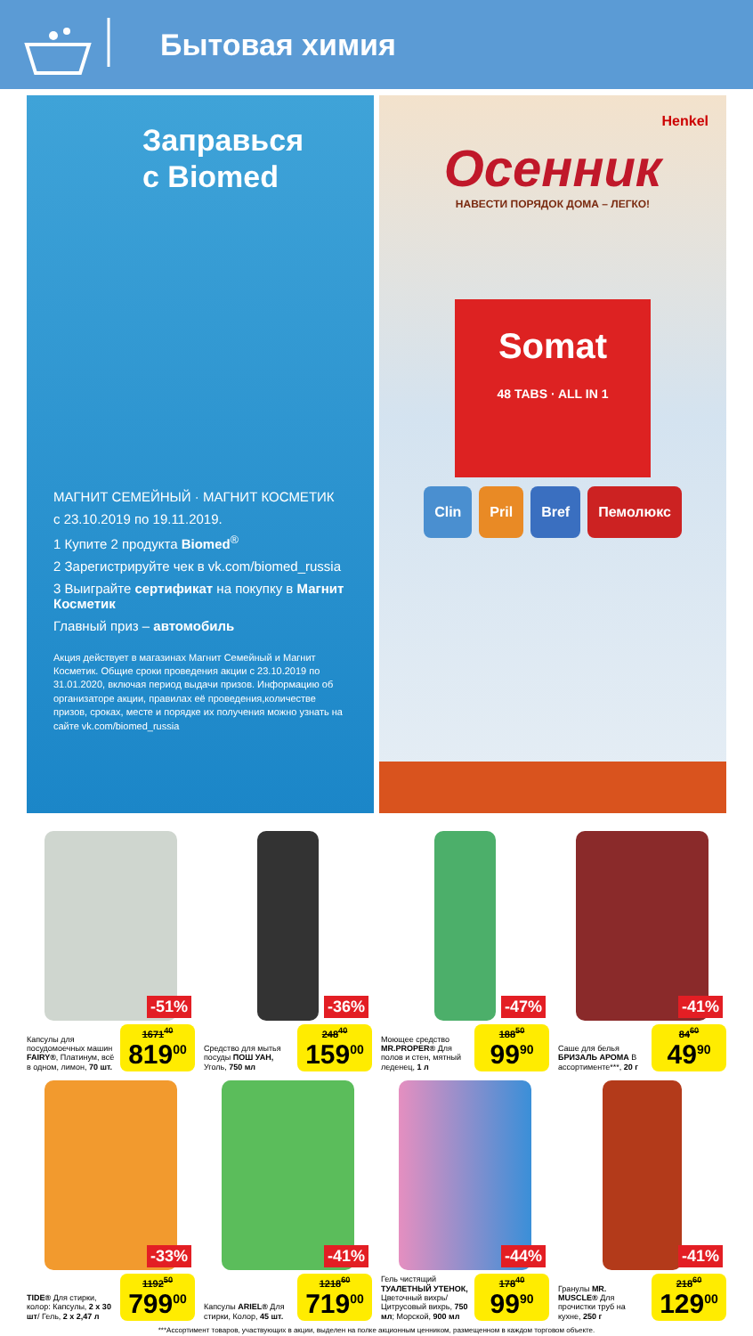Бытовая химия
Заправься
с Biomed
МАГНИТ СЕМЕЙНЫЙ · МАГНИТ КОСМЕТИК
с 23.10.2019 по 19.11.2019.
1 Купите 2 продукта Biomed<sup>®</sup>
2 Зарегистрируйте чек в vk.com/biomed_russia
3 Выиграйте сертификат на покупку в Магнит Косметик
Главный приз – автомобиль
Акция действует в магазинах Магнит Семейный и Магнит Косметик. Общие сроки проведения акции с 23.10.2019 по 31.01.2020, включая период выдачи призов. Информацию об организаторе акции, правилах её проведения,количестве призов, сроках, месте и порядке их получения можно узнать на сайте vk.com/biomed_russia
Henkel
Осенник
НАВЕСТИ ПОРЯДОК ДОМА – ЛЕГКО!
Somat
48 TABS · ALL IN 1
Clin Pril Bref Пемолюкс
-51%
Капсулы для посудомоечных машин FAIRY®, Платинум, всё в одном, лимон, 70 шт.
1671<sup>40</sup>
819<sup>00</sup>
-36%
Средство для мытья посуды ПОШ УАН, Уголь, 750 мл
248<sup>40</sup>
159<sup>00</sup>
-47%
Моющее средство MR.PROPER® Для полов и стен, мятный леденец, 1 л
188<sup>50</sup>
99<sup>90</sup>
-41%
Саше для белья БРИЗАЛЬ АРОМА В ассортименте***, 20 г
84<sup>60</sup>
49<sup>90</sup>
-33%
TIDE® Для стирки, колор: Капсулы, 2 х 30 шт/ Гель, 2 х 2,47 л
1192<sup>50</sup>
799<sup>00</sup>
-41%
Капсулы ARIEL® Для стирки, Колор, 45 шт.
1218<sup>60</sup>
719<sup>00</sup>
-44%
Гель чистящий ТУАЛЕТНЫЙ УТЕНОК, Цветочный вихрь/ Цитрусовый вихрь, 750 мл; Морской, 900 мл
178<sup>40</sup>
99<sup>90</sup>
-41%
Гранулы MR. MUSCLE® Для прочистки труб на кухне, 250 г
218<sup>60</sup>
129<sup>00</sup>
***Ассортимент товаров, участвующих в акции, выделен на полке акционным ценником, размещенном в каждом торговом объекте.